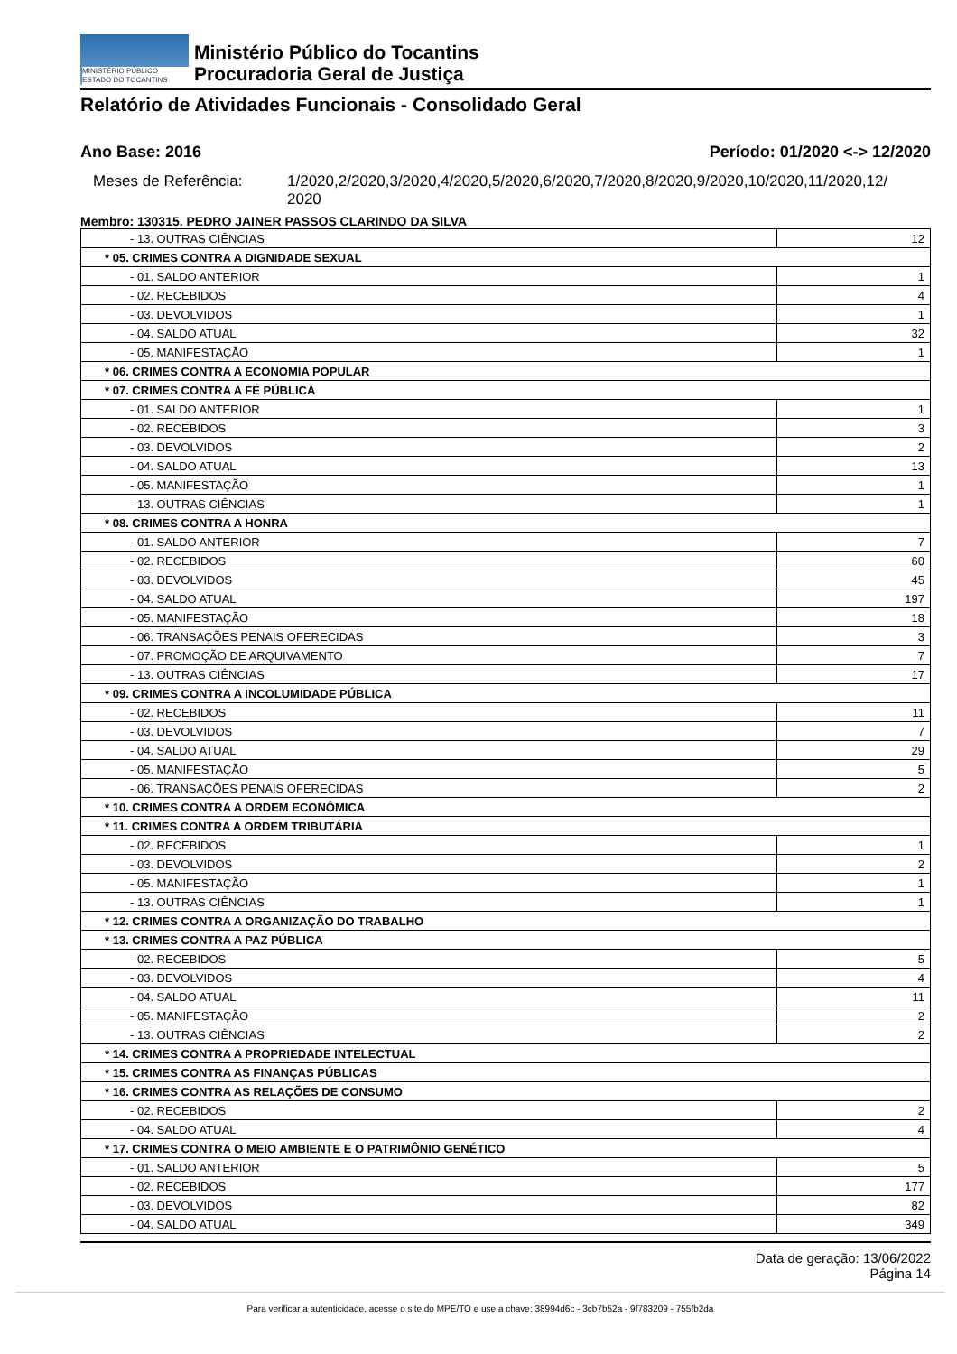MINISTÉRIO PÚBLICO
ESTADO DO TOCANTINS
Ministério Público do Tocantins
Procuradoria Geral de Justiça
Relatório de Atividades Funcionais - Consolidado Geral
Ano Base: 2016 Período: 01/2020 <-> 12/2020
Meses de Referência: 1/2020,2/2020,3/2020,4/2020,5/2020,6/2020,7/2020,8/2020,9/2020,10/2020,11/2020,12/
2020
Membro: 130315. PEDRO JAINER PASSOS CLARINDO DA SILVA
| - 13. OUTRAS CIÊNCIAS | 12 |
| * 05. CRIMES CONTRA A DIGNIDADE SEXUAL | |
| - 01. SALDO ANTERIOR | 1 |
| - 02. RECEBIDOS | 4 |
| - 03. DEVOLVIDOS | 1 |
| - 04. SALDO ATUAL | 32 |
| - 05. MANIFESTAÇÃO | 1 |
| * 06. CRIMES CONTRA A ECONOMIA POPULAR | |
| * 07. CRIMES CONTRA A FÉ PÚBLICA | |
| - 01. SALDO ANTERIOR | 1 |
| - 02. RECEBIDOS | 3 |
| - 03. DEVOLVIDOS | 2 |
| - 04. SALDO ATUAL | 13 |
| - 05. MANIFESTAÇÃO | 1 |
| - 13. OUTRAS CIÊNCIAS | 1 |
| * 08. CRIMES CONTRA A HONRA | |
| - 01. SALDO ANTERIOR | 7 |
| - 02. RECEBIDOS | 60 |
| - 03. DEVOLVIDOS | 45 |
| - 04. SALDO ATUAL | 197 |
| - 05. MANIFESTAÇÃO | 18 |
| - 06. TRANSAÇÕES PENAIS OFERECIDAS | 3 |
| - 07. PROMOÇÃO DE ARQUIVAMENTO | 7 |
| - 13. OUTRAS CIÊNCIAS | 17 |
| * 09. CRIMES CONTRA A INCOLUMIDADE PÚBLICA | |
| - 02. RECEBIDOS | 11 |
| - 03. DEVOLVIDOS | 7 |
| - 04. SALDO ATUAL | 29 |
| - 05. MANIFESTAÇÃO | 5 |
| - 06. TRANSAÇÕES PENAIS OFERECIDAS | 2 |
| * 10. CRIMES CONTRA A ORDEM ECONÔMICA | |
| * 11. CRIMES CONTRA A ORDEM TRIBUTÁRIA | |
| - 02. RECEBIDOS | 1 |
| - 03. DEVOLVIDOS | 2 |
| - 05. MANIFESTAÇÃO | 1 |
| - 13. OUTRAS CIÊNCIAS | 1 |
| * 12. CRIMES CONTRA A ORGANIZAÇÃO DO TRABALHO | |
| * 13. CRIMES CONTRA A PAZ PÚBLICA | |
| - 02. RECEBIDOS | 5 |
| - 03. DEVOLVIDOS | 4 |
| - 04. SALDO ATUAL | 11 |
| - 05. MANIFESTAÇÃO | 2 |
| - 13. OUTRAS CIÊNCIAS | 2 |
| * 14. CRIMES CONTRA A PROPRIEDADE INTELECTUAL | |
| * 15. CRIMES CONTRA AS FINANÇAS PÚBLICAS | |
| * 16. CRIMES CONTRA AS RELAÇÕES DE CONSUMO | |
| - 02. RECEBIDOS | 2 |
| - 04. SALDO ATUAL | 4 |
| * 17. CRIMES CONTRA O MEIO AMBIENTE E O PATRIMÔNIO GENÉTICO | |
| - 01. SALDO ANTERIOR | 5 |
| - 02. RECEBIDOS | 177 |
| - 03. DEVOLVIDOS | 82 |
| - 04. SALDO ATUAL | 349 |
Data de geração: 13/06/2022
Página 14
Para verificar a autenticidade, acesse o site do MPE/TO e use a chave: 38994d6c - 3cb7b52a - 9f783209 - 755fb2da